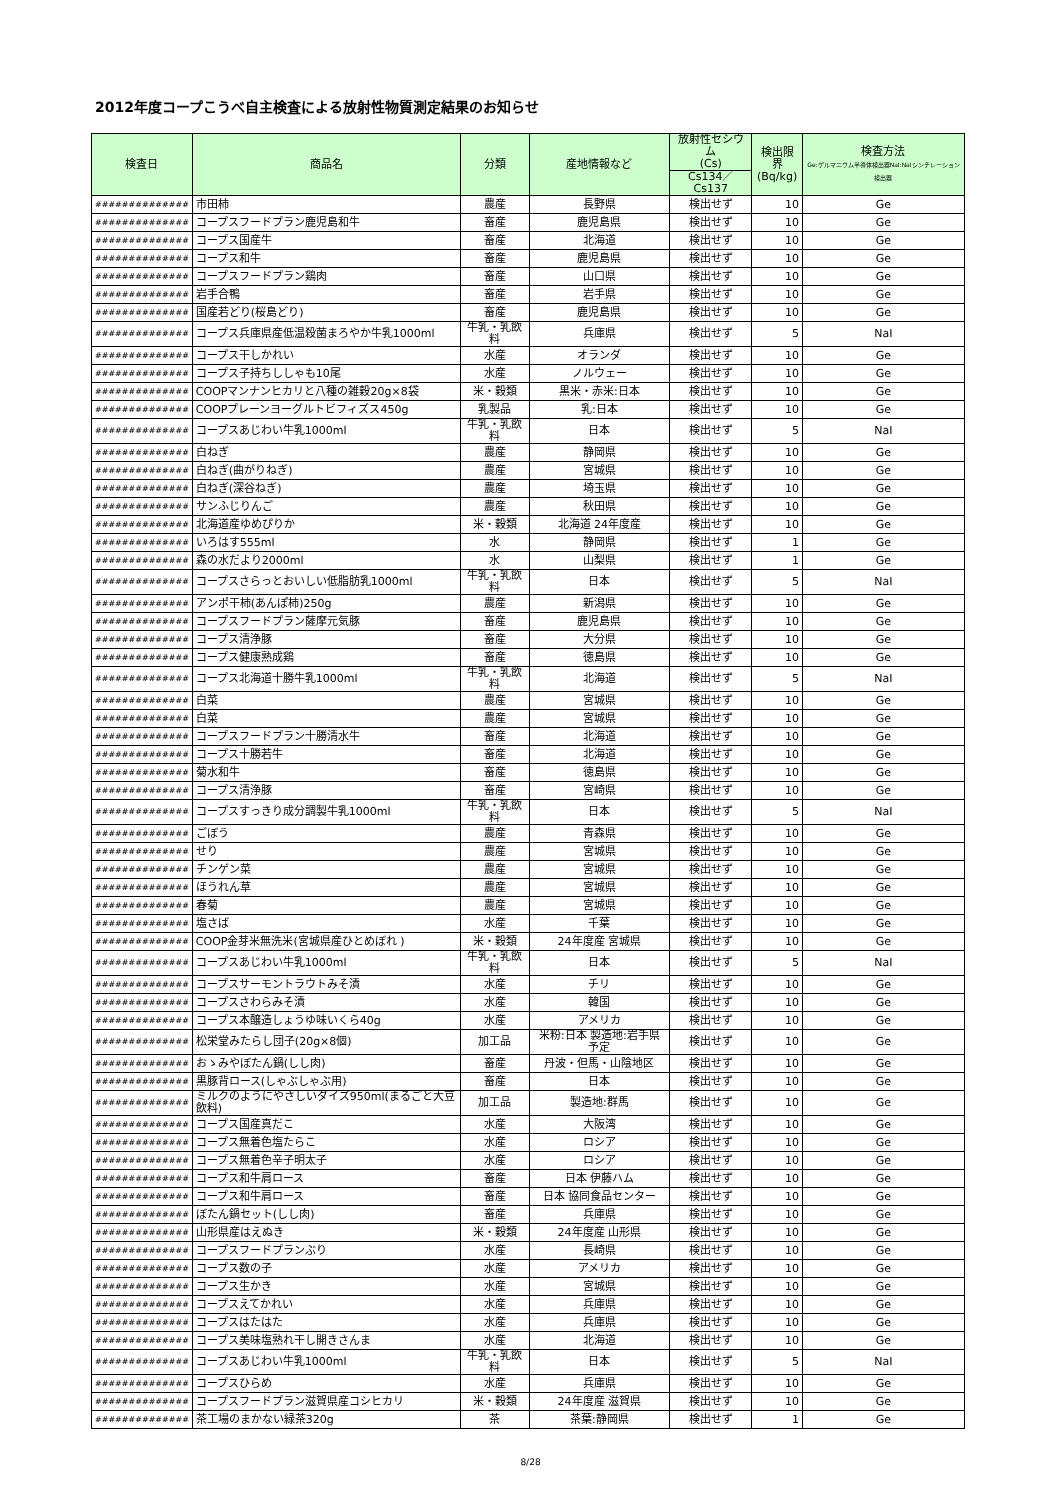2012年度コープこうべ自主検査による放射性物質測定結果のお知らせ
| 検査日 | 商品名 | 分類 | 産地情報など | 放射性セシウム (Cs) | 検出限界 (Bq/kg) | 検査方法 Ge:ゲルマニウム半導体検出器NaI:NaIシンチレーション検出器 |
| --- | --- | --- | --- | --- | --- | --- |
| | | | | Cs134／Cs137 | | |
| ############## | 市田柿 | 農産 | 長野県 | 検出せず | 10 | Ge |
| ############## | コープスフードプラン鹿児島和牛 | 畜産 | 鹿児島県 | 検出せず | 10 | Ge |
| ############## | コープス国産牛 | 畜産 | 北海道 | 検出せず | 10 | Ge |
| ############## | コープス和牛 | 畜産 | 鹿児島県 | 検出せず | 10 | Ge |
| ############## | コープスフードプラン鶏肉 | 畜産 | 山口県 | 検出せず | 10 | Ge |
| ############## | 岩手合鴨 | 畜産 | 岩手県 | 検出せず | 10 | Ge |
| ############## | 国産若どり(桜島どり) | 畜産 | 鹿児島県 | 検出せず | 10 | Ge |
| ############## | コープス兵庫県産低温殺菌まろやか牛乳1000ml | 牛乳・乳飲料 | 兵庫県 | 検出せず | 5 | NaI |
| ############## | コープス干しかれい | 水産 | オランダ | 検出せず | 10 | Ge |
| ############## | コープス子持ちししゃも10尾 | 水産 | ノルウェー | 検出せず | 10 | Ge |
| ############## | COOPマンナンヒカリと八種の雑穀20g×8袋 | 米・穀類 | 黒米・赤米:日本 | 検出せず | 10 | Ge |
| ############## | COOPプレーンヨーグルトビフィズス450g | 乳製品 | 乳:日本 | 検出せず | 10 | Ge |
| ############## | コープスあじわい牛乳1000ml | 牛乳・乳飲料 | 日本 | 検出せず | 5 | NaI |
| ############## | 白ねぎ | 農産 | 静岡県 | 検出せず | 10 | Ge |
| ############## | 白ねぎ(曲がりねぎ) | 農産 | 宮城県 | 検出せず | 10 | Ge |
| ############## | 白ねぎ(深谷ねぎ) | 農産 | 埼玉県 | 検出せず | 10 | Ge |
| ############## | サンふじりんご | 農産 | 秋田県 | 検出せず | 10 | Ge |
| ############## | 北海道産ゆめぴりか | 米・穀類 | 北海道 24年度産 | 検出せず | 10 | Ge |
| ############## | いろはす555ml | 水 | 静岡県 | 検出せず | 1 | Ge |
| ############## | 森の水だより2000ml | 水 | 山梨県 | 検出せず | 1 | Ge |
| ############## | コープスさらっとおいしい低脂肪乳1000ml | 牛乳・乳飲料 | 日本 | 検出せず | 5 | NaI |
| ############## | アンポ干柿(あんぽ柿)250g | 農産 | 新潟県 | 検出せず | 10 | Ge |
| ############## | コープスフードプラン薩摩元気豚 | 畜産 | 鹿児島県 | 検出せず | 10 | Ge |
| ############## | コープス清浄豚 | 畜産 | 大分県 | 検出せず | 10 | Ge |
| ############## | コープス健康熟成鶏 | 畜産 | 徳島県 | 検出せず | 10 | Ge |
| ############## | コープス北海道十勝牛乳1000ml | 牛乳・乳飲料 | 北海道 | 検出せず | 5 | NaI |
| ############## | 白菜 | 農産 | 宮城県 | 検出せず | 10 | Ge |
| ############## | 白菜 | 農産 | 宮城県 | 検出せず | 10 | Ge |
| ############## | コープスフードプラン十勝清水牛 | 畜産 | 北海道 | 検出せず | 10 | Ge |
| ############## | コープス十勝若牛 | 畜産 | 北海道 | 検出せず | 10 | Ge |
| ############## | 菊水和牛 | 畜産 | 徳島県 | 検出せず | 10 | Ge |
| ############## | コープス清浄豚 | 畜産 | 宮崎県 | 検出せず | 10 | Ge |
| ############## | コープスすっきり成分調製牛乳1000ml | 牛乳・乳飲料 | 日本 | 検出せず | 5 | NaI |
| ############## | ごぼう | 農産 | 青森県 | 検出せず | 10 | Ge |
| ############## | せり | 農産 | 宮城県 | 検出せず | 10 | Ge |
| ############## | チンゲン菜 | 農産 | 宮城県 | 検出せず | 10 | Ge |
| ############## | ほうれん草 | 農産 | 宮城県 | 検出せず | 10 | Ge |
| ############## | 春菊 | 農産 | 宮城県 | 検出せず | 10 | Ge |
| ############## | 塩さば | 水産 | 千葉 | 検出せず | 10 | Ge |
| ############## | COOP金芽米無洗米(宮城県産ひとめぼれ ) | 米・穀類 | 24年度産 宮城県 | 検出せず | 10 | Ge |
| ############## | コープスあじわい牛乳1000ml | 牛乳・乳飲料 | 日本 | 検出せず | 5 | NaI |
| ############## | コープスサーモントラウトみそ漬 | 水産 | チリ | 検出せず | 10 | Ge |
| ############## | コープスさわらみそ漬 | 水産 | 韓国 | 検出せず | 10 | Ge |
| ############## | コープス本醸造しょうゆ味いくら40g | 水産 | アメリカ | 検出せず | 10 | Ge |
| ############## | 松栄堂みたらし団子(20g×8個) | 加工品 | 米粉:日本 製造地:岩手県 予定 | 検出せず | 10 | Ge |
| ############## | おゝみやぼたん鍋(しし肉) | 畜産 | 丹波・但馬・山陰地区 | 検出せず | 10 | Ge |
| ############## | 黒豚背ロース(しゃぶしゃぶ用) | 畜産 | 日本 | 検出せず | 10 | Ge |
| ############## | ミルクのようにやさしいダイズ950ml(まるごと大豆飲料) | 加工品 | 製造地:群馬 | 検出せず | 10 | Ge |
| ############## | コープス国産真だこ | 水産 | 大阪湾 | 検出せず | 10 | Ge |
| ############## | コープス無着色塩たらこ | 水産 | ロシア | 検出せず | 10 | Ge |
| ############## | コープス無着色辛子明太子 | 水産 | ロシア | 検出せず | 10 | Ge |
| ############## | コープス和牛肩ロース | 畜産 | 日本 伊藤ハム | 検出せず | 10 | Ge |
| ############## | コープス和牛肩ロース | 畜産 | 日本 協同食品センター | 検出せず | 10 | Ge |
| ############## | ぼたん鍋セット(しし肉) | 畜産 | 兵庫県 | 検出せず | 10 | Ge |
| ############## | 山形県産はえぬき | 米・穀類 | 24年度産 山形県 | 検出せず | 10 | Ge |
| ############## | コープスフードプランぶり | 水産 | 長崎県 | 検出せず | 10 | Ge |
| ############## | コープス数の子 | 水産 | アメリカ | 検出せず | 10 | Ge |
| ############## | コープス生かき | 水産 | 宮城県 | 検出せず | 10 | Ge |
| ############## | コープスえてかれい | 水産 | 兵庫県 | 検出せず | 10 | Ge |
| ############## | コープスはたはた | 水産 | 兵庫県 | 検出せず | 10 | Ge |
| ############## | コープス美味塩熟れ干し開きさんま | 水産 | 北海道 | 検出せず | 10 | Ge |
| ############## | コープスあじわい牛乳1000ml | 牛乳・乳飲料 | 日本 | 検出せず | 5 | NaI |
| ############## | コープスひらめ | 水産 | 兵庫県 | 検出せず | 10 | Ge |
| ############## | コープスフードプラン滋賀県産コシヒカリ | 米・穀類 | 24年度産 滋賀県 | 検出せず | 10 | Ge |
| ############## | 茶工場のまかない緑茶320g | 茶 | 茶葉:静岡県 | 検出せず | 1 | Ge |
8/28